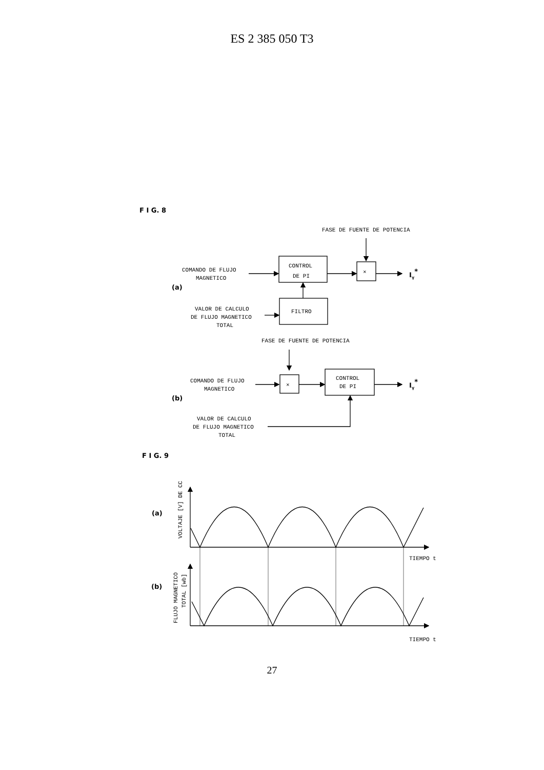ES 2 385 050 T3
F I G. 8
FASE DE FUENTE DE POTENCIA
COMANDO DE FLUJO
MAGNETICO
CONTROL
DE PI
×
Iγ*
(a)
FILTRO
VALOR DE CALCULO
DE FLUJO MAGNETICO
TOTAL
FASE DE FUENTE DE POTENCIA
COMANDO DE FLUJO
MAGNETICO
×
CONTROL
DE PI
Iγ*
(b)
VALOR DE CALCULO
DE FLUJO MAGNETICO
TOTAL
F I G. 9
(a)
VOLTAJE [V] DE CC
TIEMPO t
(b)
FLUJO MAGNETICO
TOTAL [wb]
TIEMPO t
27